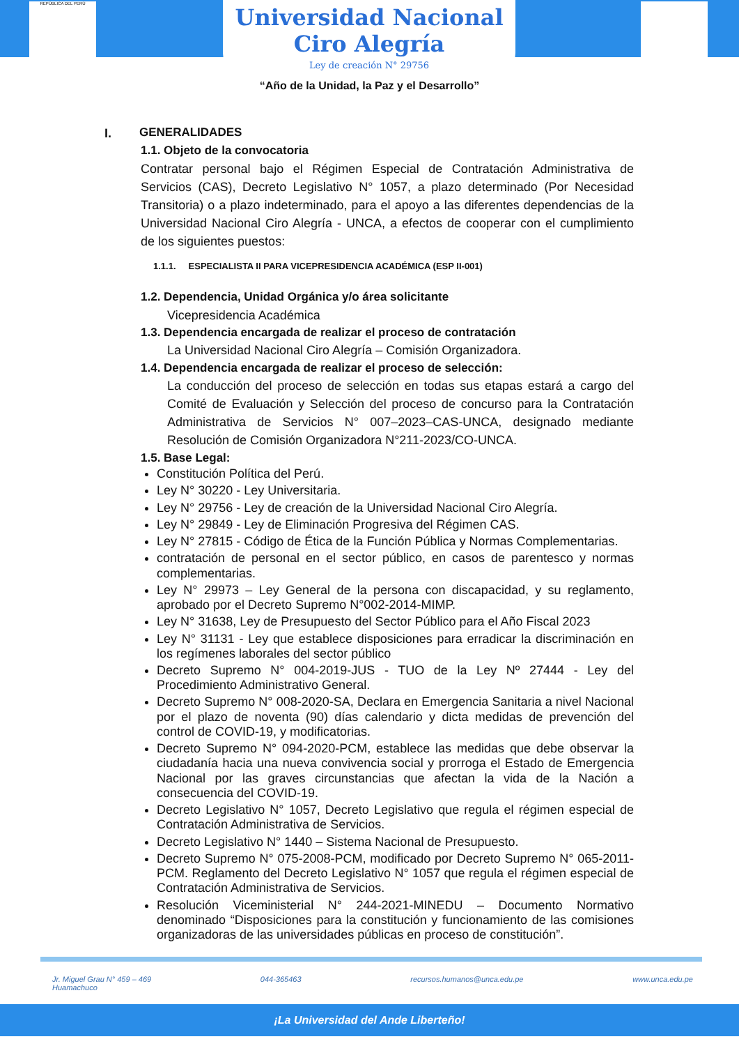REPÚBLICA DEL PERÚ
Universidad Nacional
Ciro Alegría
Ley de creación N° 29756
“Año de la Unidad, la Paz y el Desarrollo”
I. GENERALIDADES
1.1. Objeto de la convocatoria
Contratar personal bajo el Régimen Especial de Contratación Administrativa de Servicios (CAS), Decreto Legislativo N° 1057, a plazo determinado (Por Necesidad Transitoria) o a plazo indeterminado, para el apoyo a las diferentes dependencias de la Universidad Nacional Ciro Alegría - UNCA, a efectos de cooperar con el cumplimiento de los siguientes puestos:
1.1.1. ESPECIALISTA II PARA VICEPRESIDENCIA ACADÉMICA (ESP II-001)
1.2. Dependencia, Unidad Orgánica y/o área solicitante
Vicepresidencia Académica
1.3. Dependencia encargada de realizar el proceso de contratación
La Universidad Nacional Ciro Alegría – Comisión Organizadora.
1.4. Dependencia encargada de realizar el proceso de selección:
La conducción del proceso de selección en todas sus etapas estará a cargo del Comité de Evaluación y Selección del proceso de concurso para la Contratación Administrativa de Servicios N° 007–2023–CAS-UNCA, designado mediante Resolución de Comisión Organizadora N°211-2023/CO-UNCA.
1.5. Base Legal:
Constitución Política del Perú.
Ley N° 30220 - Ley Universitaria.
Ley N° 29756 - Ley de creación de la Universidad Nacional Ciro Alegría.
Ley N° 29849 - Ley de Eliminación Progresiva del Régimen CAS.
Ley N° 27815 - Código de Ética de la Función Pública y Normas Complementarias.
contratación de personal en el sector público, en casos de parentesco y normas complementarias.
Ley N° 29973 – Ley General de la persona con discapacidad, y su reglamento, aprobado por el Decreto Supremo N°002-2014-MIMP.
Ley N° 31638, Ley de Presupuesto del Sector Público para el Año Fiscal 2023
Ley N° 31131 - Ley que establece disposiciones para erradicar la discriminación en los regímenes laborales del sector público
Decreto Supremo N° 004-2019-JUS - TUO de la Ley Nº 27444 - Ley del Procedimiento Administrativo General.
Decreto Supremo N° 008-2020-SA, Declara en Emergencia Sanitaria a nivel Nacional por el plazo de noventa (90) días calendario y dicta medidas de prevención del control de COVID-19, y modificatorias.
Decreto Supremo N° 094-2020-PCM, establece las medidas que debe observar la ciudadanía hacia una nueva convivencia social y prorroga el Estado de Emergencia Nacional por las graves circunstancias que afectan la vida de la Nación a consecuencia del COVID-19.
Decreto Legislativo N° 1057, Decreto Legislativo que regula el régimen especial de Contratación Administrativa de Servicios.
Decreto Legislativo N° 1440 – Sistema Nacional de Presupuesto.
Decreto Supremo N° 075-2008-PCM, modificado por Decreto Supremo N° 065-2011-PCM. Reglamento del Decreto Legislativo N° 1057 que regula el régimen especial de Contratación Administrativa de Servicios.
Resolución Viceministerial N° 244-2021-MINEDU – Documento Normativo denominado “Disposiciones para la constitución y funcionamiento de las comisiones organizadoras de las universidades públicas en proceso de constitución”.
Jr. Miguel Grau N° 459 – 469
Huamachuco 044-365463 recursos.humanos@unca.edu.pe www.unca.edu.pe
¡La Universidad del Ande Liberteño!